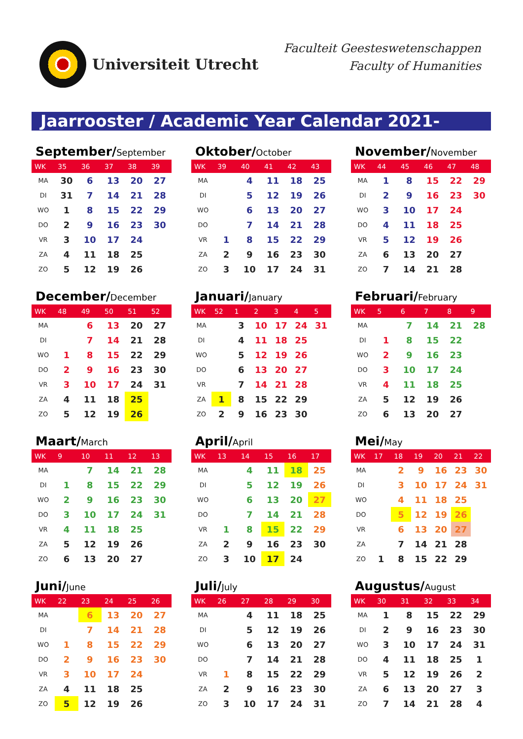Universiteit Utrecht
Faculteit Geesteswetenschappen
Faculty of Humanities
Jaarrooster / Academic Year Calendar 2021-2022
September/September
| WK | 35 | 36 | 37 | 38 | 39 |
| --- | --- | --- | --- | --- | --- |
| MA | 30 | 6 | 13 | 20 | 27 |
| DI | 31 | 7 | 14 | 21 | 28 |
| WO | 1 | 8 | 15 | 22 | 29 |
| DO | 2 | 9 | 16 | 23 | 30 |
| VR | 3 | 10 | 17 | 24 | |
| ZA | 4 | 11 | 18 | 25 | |
| ZO | 5 | 12 | 19 | 26 | |
Oktober/October
| WK | 39 | 40 | 41 | 42 | 43 |
| --- | --- | --- | --- | --- | --- |
| MA | | 4 | 11 | 18 | 25 |
| DI | | 5 | 12 | 19 | 26 |
| WO | | 6 | 13 | 20 | 27 |
| DO | | 7 | 14 | 21 | 28 |
| VR | 1 | 8 | 15 | 22 | 29 |
| ZA | 2 | 9 | 16 | 23 | 30 |
| ZO | 3 | 10 | 17 | 24 | 31 |
November/November
| WK | 44 | 45 | 46 | 47 | 48 |
| --- | --- | --- | --- | --- | --- |
| MA | 1 | 8 | 15 | 22 | 29 |
| DI | 2 | 9 | 16 | 23 | 30 |
| WO | 3 | 10 | 17 | 24 | |
| DO | 4 | 11 | 18 | 25 | |
| VR | 5 | 12 | 19 | 26 | |
| ZA | 6 | 13 | 20 | 27 | |
| ZO | 7 | 14 | 21 | 28 | |
December/December
| WK | 48 | 49 | 50 | 51 | 52 |
| --- | --- | --- | --- | --- | --- |
| MA | | 6 | 13 | 20 | 27 |
| DI | | 7 | 14 | 21 | 28 |
| WO | 1 | 8 | 15 | 22 | 29 |
| DO | 2 | 9 | 16 | 23 | 30 |
| VR | 3 | 10 | 17 | 24 | 31 |
| ZA | 4 | 11 | 18 | 25 | |
| ZO | 5 | 12 | 19 | 26 | |
Januari/January
| WK | 52 | 1 | 2 | 3 | 4 | 5 |
| --- | --- | --- | --- | --- | --- | --- |
| MA | | 3 | 10 | 17 | 24 | 31 |
| DI | | 4 | 11 | 18 | 25 | |
| WO | | 5 | 12 | 19 | 26 | |
| DO | | 6 | 13 | 20 | 27 | |
| VR | | 7 | 14 | 21 | 28 | |
| ZA | 1 | 8 | 15 | 22 | 29 | |
| ZO | 2 | 9 | 16 | 23 | 30 | |
Februari/February
| WK | 5 | 6 | 7 | 8 | 9 |
| --- | --- | --- | --- | --- | --- |
| MA | | 7 | 14 | 21 | 28 |
| DI | 1 | 8 | 15 | 22 | |
| WO | 2 | 9 | 16 | 23 | |
| DO | 3 | 10 | 17 | 24 | |
| VR | 4 | 11 | 18 | 25 | |
| ZA | 5 | 12 | 19 | 26 | |
| ZO | 6 | 13 | 20 | 27 | |
Maart/March
| WK | 9 | 10 | 11 | 12 | 13 |
| --- | --- | --- | --- | --- | --- |
| MA | | 7 | 14 | 21 | 28 |
| DI | 1 | 8 | 15 | 22 | 29 |
| WO | 2 | 9 | 16 | 23 | 30 |
| DO | 3 | 10 | 17 | 24 | 31 |
| VR | 4 | 11 | 18 | 25 | |
| ZA | 5 | 12 | 19 | 26 | |
| ZO | 6 | 13 | 20 | 27 | |
April/April
| WK | 13 | 14 | 15 | 16 | 17 |
| --- | --- | --- | --- | --- | --- |
| MA | | 4 | 11 | 18 | 25 |
| DI | | 5 | 12 | 19 | 26 |
| WO | | 6 | 13 | 20 | 27 |
| DO | | 7 | 14 | 21 | 28 |
| VR | 1 | 8 | 15 | 22 | 29 |
| ZA | 2 | 9 | 16 | 23 | 30 |
| ZO | 3 | 10 | 17 | 24 | |
Mei/May
| WK | 17 | 18 | 19 | 20 | 21 | 22 |
| --- | --- | --- | --- | --- | --- | --- |
| MA | | 2 | 9 | 16 | 23 | 30 |
| DI | | 3 | 10 | 17 | 24 | 31 |
| WO | | 4 | 11 | 18 | 25 | |
| DO | | 5 | 12 | 19 | 26 | |
| VR | | 6 | 13 | 20 | 27 | |
| ZA | | 7 | 14 | 21 | 28 | |
| ZO | 1 | 8 | 15 | 22 | 29 | |
Juni/June
| WK | 22 | 23 | 24 | 25 | 26 |
| --- | --- | --- | --- | --- | --- |
| MA | | 6 | 13 | 20 | 27 |
| DI | | 7 | 14 | 21 | 28 |
| WO | 1 | 8 | 15 | 22 | 29 |
| DO | 2 | 9 | 16 | 23 | 30 |
| VR | 3 | 10 | 17 | 24 | |
| ZA | 4 | 11 | 18 | 25 | |
| ZO | 5 | 12 | 19 | 26 | |
Juli/July
| WK | 26 | 27 | 28 | 29 | 30 |
| --- | --- | --- | --- | --- | --- |
| MA | | 4 | 11 | 18 | 25 |
| DI | | 5 | 12 | 19 | 26 |
| WO | | 6 | 13 | 20 | 27 |
| DO | | 7 | 14 | 21 | 28 |
| VR | 1 | 8 | 15 | 22 | 29 |
| ZA | 2 | 9 | 16 | 23 | 30 |
| ZO | 3 | 10 | 17 | 24 | 31 |
Augustus/August
| WK | 30 | 31 | 32 | 33 | 34 |
| --- | --- | --- | --- | --- | --- |
| MA | 1 | 8 | 15 | 22 | 29 |
| DI | 2 | 9 | 16 | 23 | 30 |
| WO | 3 | 10 | 17 | 24 | 31 |
| DO | 4 | 11 | 18 | 25 | 1 |
| VR | 5 | 12 | 19 | 26 | 2 |
| ZA | 6 | 13 | 20 | 27 | 3 |
| ZO | 7 | 14 | 21 | 28 | 4 |